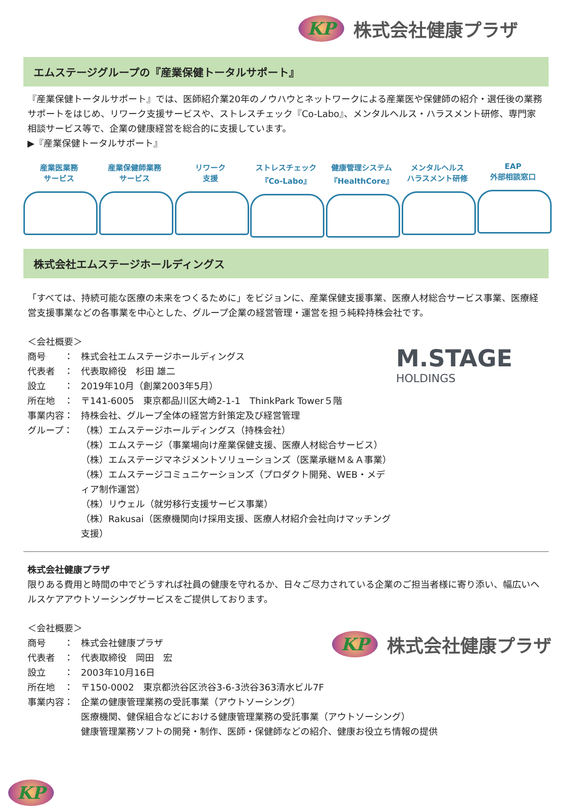KP
株式会社健康プラザ
エムステージグループの『産業保健トータルサポート』
『産業保健トータルサポート』では、医師紹介業20年のノウハウとネットワークによる産業医や保健師の紹介・選任後の業務サポートをはじめ、リワーク支援サービスや、ストレスチェック『Co-Labo』、メンタルヘルス・ハラスメント研修、専門家相談サービス等で、企業の健康経営を総合的に支援しています。
▶『産業保健トータルサポート』
産業医業務
サービス
産業保健師業務
サービス
リワーク
支援
ストレスチェック
『Co-Labo』
健康管理システム
『HealthCore』
メンタルヘルス
ハラスメント研修
EAP
外部相談窓口
株式会社エムステージホールディングス
「すべては、持続可能な医療の未来をつくるために」をビジョンに、産業保健支援事業、医療人材総合サービス事業、医療経営支援事業などの各事業を中心とした、グループ企業の経営管理・運営を担う純粋持株会社です。
＜会社概要＞
商号　　： 株式会社エムステージホールディングス
代表者　： 代表取締役　杉田 雄二
設立　　： 2019年10月（創業2003年5月）
所在地　： 〒141-6005　東京都品川区大崎2-1-1　ThinkPark Tower５階
事業内容： 持株会社、グループ全体の経営方針策定及び経営管理
グループ： （株）エムステージホールディングス（持株会社）
（株）エムステージ（事業場向け産業保健支援、医療人材総合サービス）
（株）エムステージマネジメントソリューションズ（医業承継Ｍ＆Ａ事業）
（株）エムステージコミュニケーションズ（プロダクト開発、WEB・メディア制作運営）
（株）リウェル（就労移行支援サービス事業）
（株）Rakusai（医療機関向け採用支援、医療人材紹介会社向けマッチング支援）
M.STAGE
HOLDINGS
株式会社健康プラザ
限りある費用と時間の中でどうすれば社員の健康を守れるか、日々ご尽力されている企業のご担当者様に寄り添い、幅広いヘルスケアアウトソーシングサービスをご提供しております。
＜会社概要＞
商号　　： 株式会社健康プラザ
代表者　： 代表取締役　岡田　宏
設立　　： 2003年10月16日
所在地　： 〒150-0002　東京都渋谷区渋谷3-6-3渋谷363清水ビル7F
事業内容： 企業の健康管理業務の受託事業（アウトソーシング）
医療機関、健保組合などにおける健康管理業務の受託事業（アウトソーシング）
健康管理業務ソフトの開発・制作、医師・保健師などの紹介、健康お役立ち情報の提供
KP
株式会社健康プラザ
KP